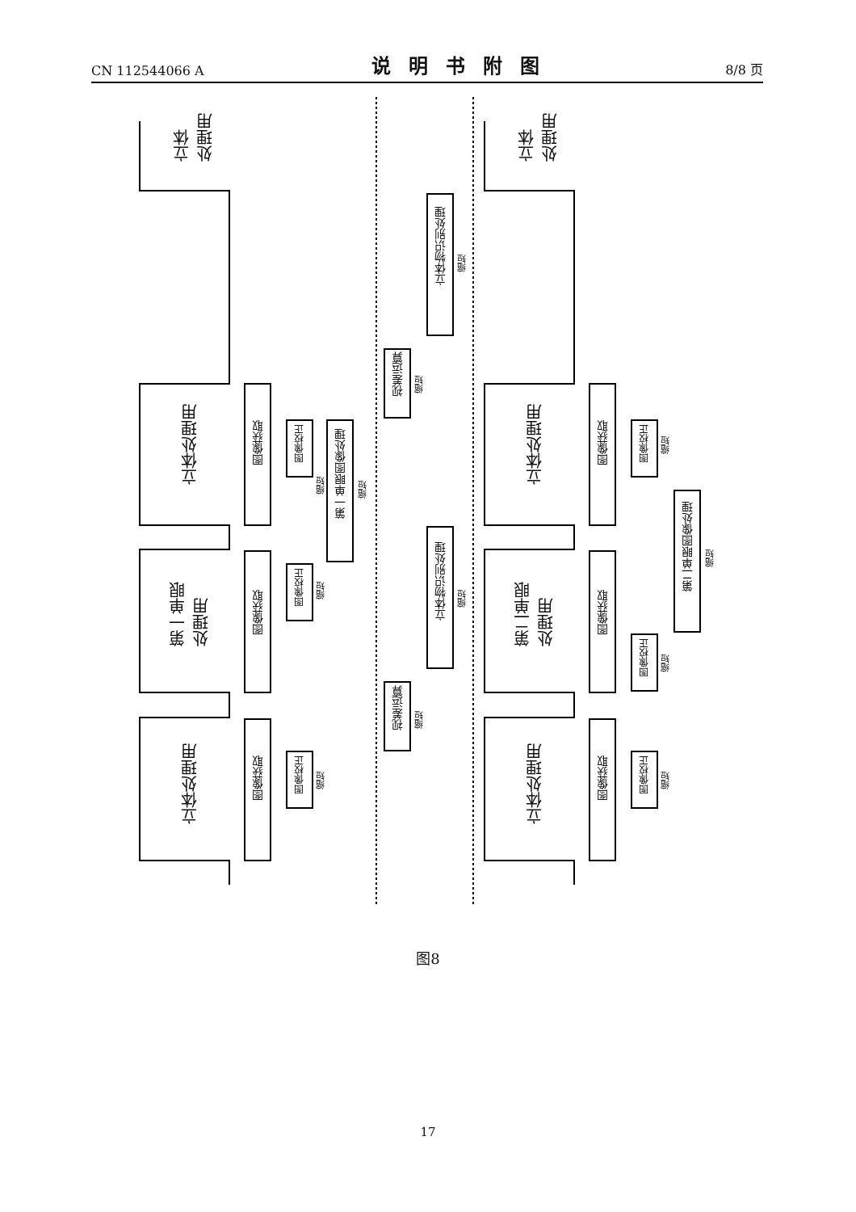CN 112544066 A 说明书附图 8/8 页
立体
处理用
立体处理用
第一单眼
处理用
立体处理用
立体
处理用
立体处理用
第二单眼
处理用
立体处理用
图像获取
图像获取
图像获取
图像获取
图像获取
图像获取
图像校正
缩短
图像校正
缩短
图像校正
缩短
图像校正
缩短
图像校正
缩短
图像校正
缩短
第一单眼图像处理
缩短
视差运算
缩短
视差运算
缩短
立体物识别处理
缩短
立体物识别处理
缩短
第二单眼图像处理
缩短
图8
17